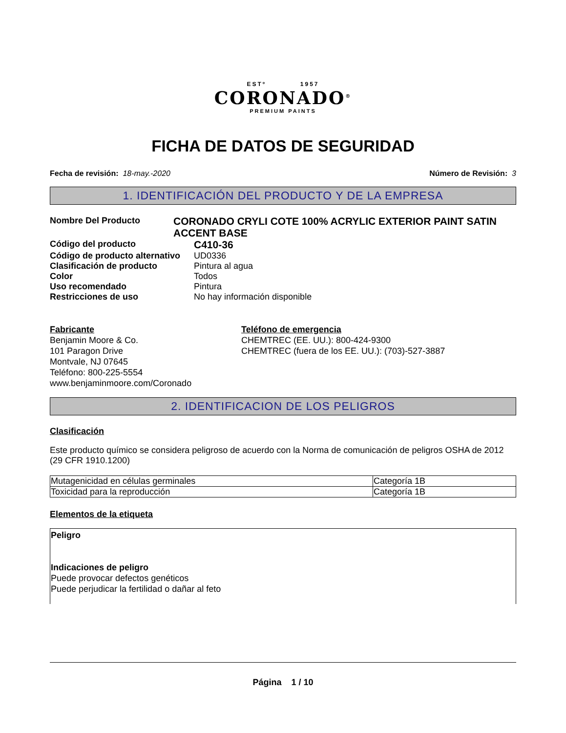ESTº 1957
CORONADO<sup>®</sup>
PREMIUM PAINTS
FICHA DE DATOS DE SEGURIDAD
Fecha de revisión: 18-may.-2020
Número de Revisión: 3
1. IDENTIFICACIÓN DEL PRODUCTO Y DE LA EMPRESA
Nombre Del Producto
CORONADO CRYLI COTE 100% ACRYLIC EXTERIOR PAINT SATIN ACCENT BASE
Código del producto
C410-36
Código de producto alternativo
UD0336
Clasificación de producto Pintura al agua
Color Todos
Uso recomendado Pintura
Restricciones de uso No hay información disponible
Fabricante
Benjamin Moore & Co.
101 Paragon Drive
Montvale, NJ 07645
Teléfono: 800-225-5554
www.benjaminmoore.com/Coronado
Teléfono de emergencia
CHEMTREC (EE. UU.): 800-424-9300
CHEMTREC (fuera de los EE. UU.): (703)-527-3887
2. IDENTIFICACION DE LOS PELIGROS
Clasificación
Este producto químico se considera peligroso de acuerdo con la Norma de comunicación de peligros OSHA de 2012 (29 CFR 1910.1200)
| Mutagenicidad en células germinales | Categoría 1B |
| Toxicidad para la reproducción | Categoría 1B |
Elementos de la etiqueta
Peligro
Indicaciones de peligro
Puede provocar defectos genéticos
Puede perjudicar la fertilidad o dañar al feto
Página 1 / 10